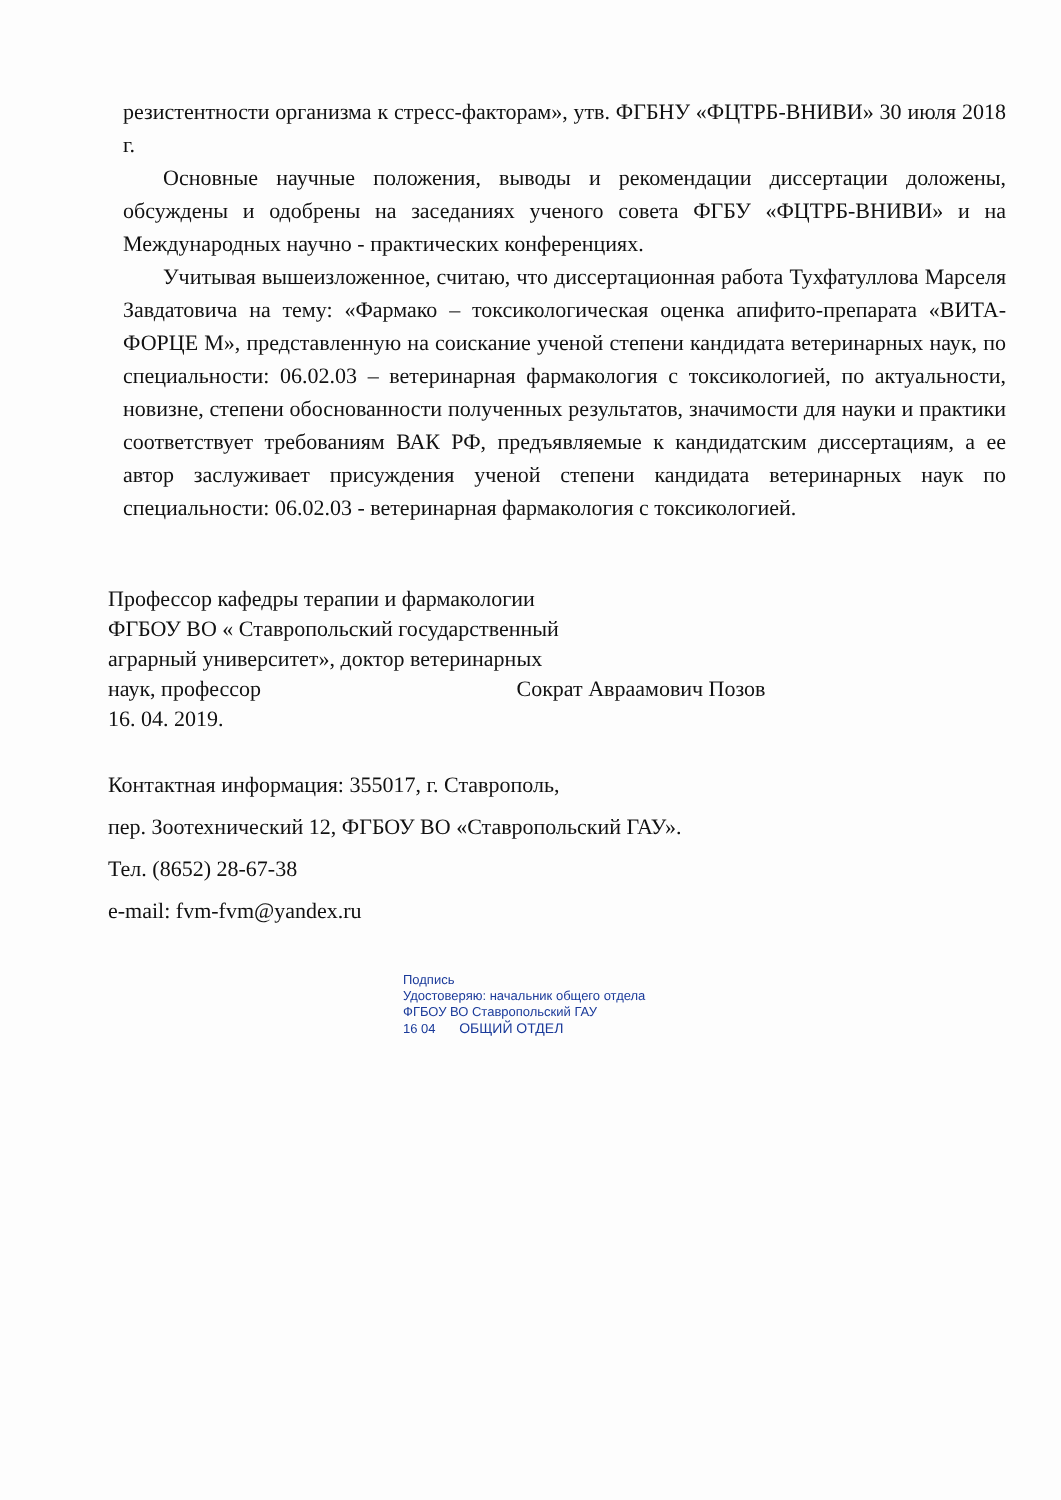резистентности организма к стресс-факторам», утв. ФГБНУ «ФЦТРБ-ВНИВИ» 30 июля 2018 г.
Основные научные положения, выводы и рекомендации диссертации доложены, обсуждены и одобрены на заседаниях ученого совета ФГБУ «ФЦТРБ-ВНИВИ» и на Международных научно - практических конференциях.
Учитывая вышеизложенное, считаю, что диссертационная работа Тухфатуллова Марселя Завдатовича на тему: «Фармако – токсикологическая оценка апифито-препарата «ВИТА-ФОРЦЕ М», представленную на соискание ученой степени кандидата ветеринарных наук, по специальности: 06.02.03 – ветеринарная фармакология с токсикологией, по актуальности, новизне, степени обоснованности полученных результатов, значимости для науки и практики соответствует требованиям ВАК РФ, предъявляемые к кандидатским диссертациям, а ее автор заслуживает присуждения ученой степени кандидата ветеринарных наук по специальности: 06.02.03 - ветеринарная фармакология с токсикологией.
Профессор кафедры терапии и фармакологии
ФГБОУ ВО « Ставропольский государственный
аграрный университет», доктор ветеринарных
наук, профессор Сократ Авраамович Позов
16. 04. 2019.
Контактная информация: 355017, г. Ставрополь,
пер. Зоотехнический 12, ФГБОУ ВО «Ставропольский ГАУ».
Тел. (8652) 28-67-38
e-mail: fvm-fvm@yandex.ru
Подпись
Удостоверяю: начальник общего отдела
ФГБОУ ВО Ставропольский ГАУ
16 04 ОБЩИЙ ОТДЕЛ